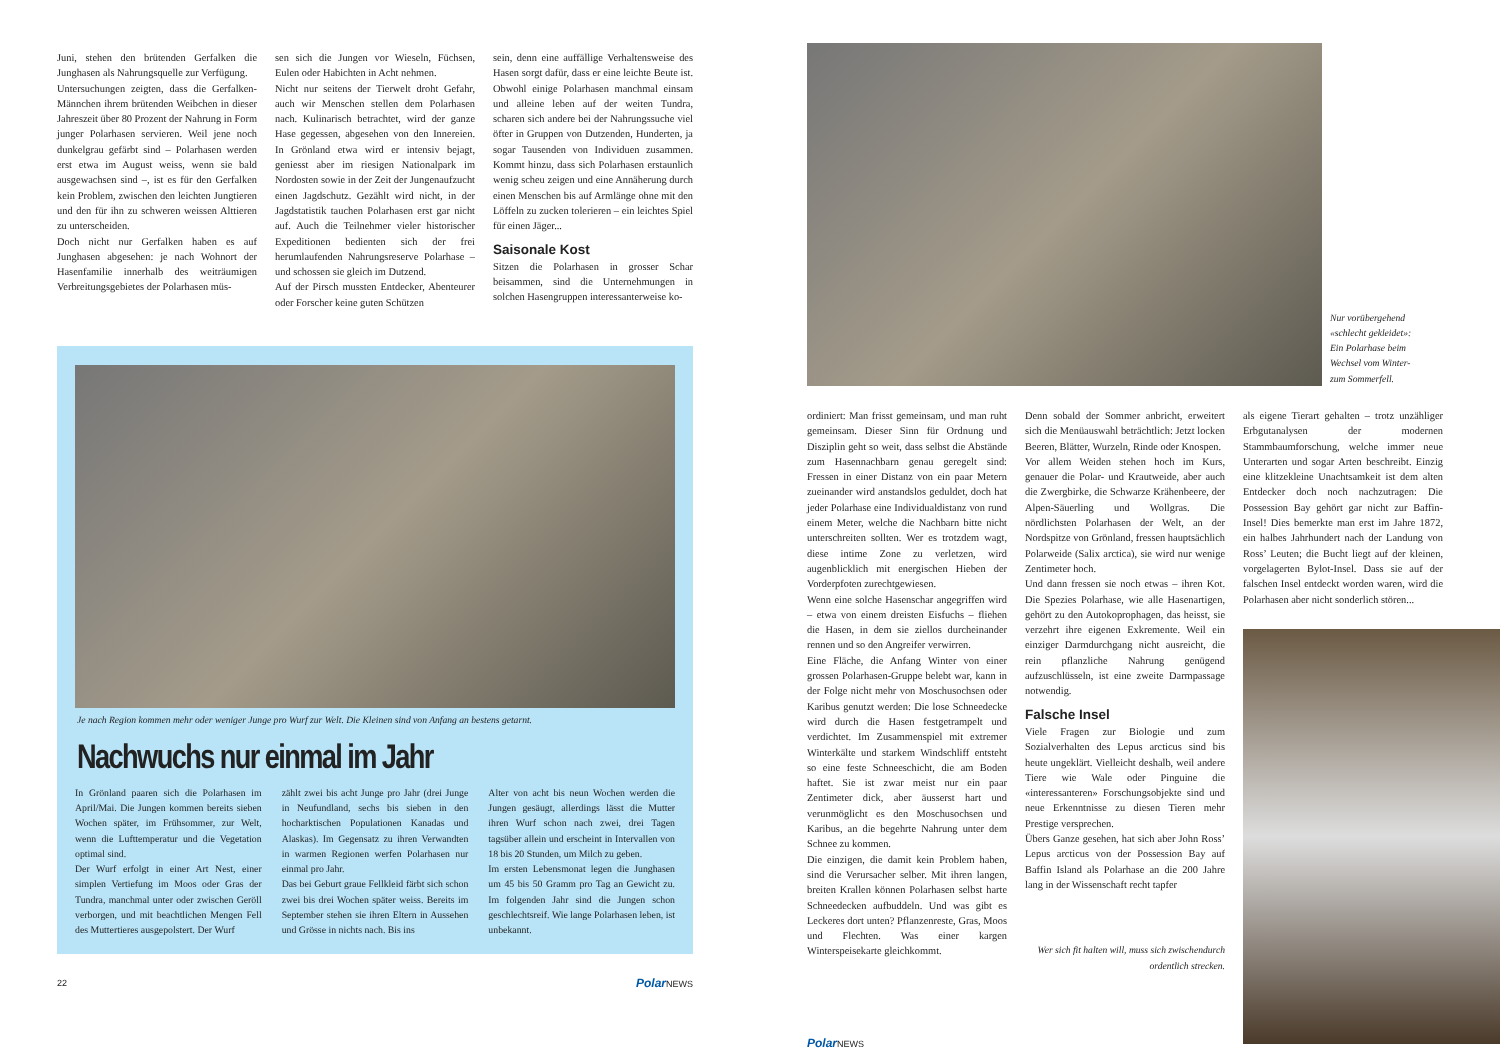Juni, stehen den brütenden Gerfalken die Junghasen als Nahrungsquelle zur Verfügung.
Untersuchungen zeigten, dass die Gerfalken-Männchen ihrem brütenden Weibchen in dieser Jahreszeit über 80 Prozent der Nahrung in Form junger Polarhasen servieren. Weil jene noch dunkelgrau gefärbt sind – Polarhasen werden erst etwa im August weiss, wenn sie bald ausgewachsen sind –, ist es für den Gerfalken kein Problem, zwischen den leichten Jungtieren und den für ihn zu schweren weissen Alttieren zu unterscheiden.
Doch nicht nur Gerfalken haben es auf Junghasen abgesehen: je nach Wohnort der Hasenfamilie innerhalb des weiträumigen Verbreitungsgebietes der Polarhasen müs-
sen sich die Jungen vor Wieseln, Füchsen, Eulen oder Habichten in Acht nehmen.
Nicht nur seitens der Tierwelt droht Gefahr, auch wir Menschen stellen dem Polarhasen nach. Kulinarisch betrachtet, wird der ganze Hase gegessen, abgesehen von den Innereien. In Grönland etwa wird er intensiv bejagt, geniesst aber im riesigen Nationalpark im Nordosten sowie in der Zeit der Jungenaufzucht einen Jagdschutz. Gezählt wird nicht, in der Jagdstatistik tauchen Polarhasen erst gar nicht auf. Auch die Teilnehmer vieler historischer Expeditionen bedienten sich der frei herumlaufenden Nahrungsreserve Polarhase – und schossen sie gleich im Dutzend.
Auf der Pirsch mussten Entdecker, Abenteurer oder Forscher keine guten Schützen
sein, denn eine auffällige Verhaltensweise des Hasen sorgt dafür, dass er eine leichte Beute ist. Obwohl einige Polarhasen manchmal einsam und alleine leben auf der weiten Tundra, scharen sich andere bei der Nahrungssuche viel öfter in Gruppen von Dutzenden, Hunderten, ja sogar Tausenden von Individuen zusammen. Kommt hinzu, dass sich Polarhasen erstaunlich wenig scheu zeigen und eine Annäherung durch einen Menschen bis auf Armlänge ohne mit den Löffeln zu zucken tolerieren – ein leichtes Spiel für einen Jäger...
Saisonale Kost
Sitzen die Polarhasen in grosser Schar beisammen, sind die Unternehmungen in solchen Hasengruppen interessanterweise ko-
Je nach Region kommen mehr oder weniger Junge pro Wurf zur Welt. Die Kleinen sind von Anfang an bestens getarnt.
Nachwuchs nur einmal im Jahr
In Grönland paaren sich die Polarhasen im April/Mai. Die Jungen kommen bereits sieben Wochen später, im Frühsommer, zur Welt, wenn die Lufttemperatur und die Vegetation optimal sind.
Der Wurf erfolgt in einer Art Nest, einer simplen Vertiefung im Moos oder Gras der Tundra, manchmal unter oder zwischen Geröll verborgen, und mit beachtlichen Mengen Fell des Muttertieres ausgepolstert. Der Wurf
zählt zwei bis acht Junge pro Jahr (drei Junge in Neufundland, sechs bis sieben in den hocharktischen Populationen Kanadas und Alaskas). Im Gegensatz zu ihren Verwandten in warmen Regionen werfen Polarhasen nur einmal pro Jahr.
Das bei Geburt graue Fellkleid färbt sich schon zwei bis drei Wochen später weiss. Bereits im September stehen sie ihren Eltern in Aussehen und Grösse in nichts nach. Bis ins
Alter von acht bis neun Wochen werden die Jungen gesäugt, allerdings lässt die Mutter ihren Wurf schon nach zwei, drei Tagen tagsüber allein und erscheint in Intervallen von 18 bis 20 Stunden, um Milch zu geben.
Im ersten Lebensmonat legen die Junghasen um 45 bis 50 Gramm pro Tag an Gewicht zu. Im folgenden Jahr sind die Jungen schon geschlechtsreif. Wie lange Polarhasen leben, ist unbekannt.
22 Polar NEWS
Nur vorübergehend «schlecht gekleidet»: Ein Polarhase beim Wechsel vom Winter- zum Sommerfell.
ordiniert: Man frisst gemeinsam, und man ruht gemeinsam. Dieser Sinn für Ordnung und Disziplin geht so weit, dass selbst die Abstände zum Hasennachbarn genau geregelt sind: Fressen in einer Distanz von ein paar Metern zueinander wird anstandslos geduldet, doch hat jeder Polarhase eine Individualdistanz von rund einem Meter, welche die Nachbarn bitte nicht unterschreiten sollten. Wer es trotzdem wagt, diese intime Zone zu verletzen, wird augenblicklich mit energischen Hieben der Vorderpfoten zurechtgewiesen.
Wenn eine solche Hasenschar angegriffen wird – etwa von einem dreisten Eisfuchs – fliehen die Hasen, in dem sie ziellos durcheinander rennen und so den Angreifer verwirren.
Eine Fläche, die Anfang Winter von einer grossen Polarhasen-Gruppe belebt war, kann in der Folge nicht mehr von Moschusochsen oder Karibus genutzt werden: Die lose Schneedecke wird durch die Hasen festgetrampelt und verdichtet. Im Zusammenspiel mit extremer Winterkälte und starkem Windschliff entsteht so eine feste Schneeschicht, die am Boden haftet. Sie ist zwar meist nur ein paar Zentimeter dick, aber äusserst hart und verunmöglicht es den Moschusochsen und Karibus, an die begehrte Nahrung unter dem Schnee zu kommen.
Die einzigen, die damit kein Problem haben, sind die Verursacher selber. Mit ihren langen, breiten Krallen können Polarhasen selbst harte Schneedecken aufbuddeln. Und was gibt es Leckeres dort unten? Pflanzenreste, Gras, Moos und Flechten. Was einer kargen Winterspeisekarte gleichkommt.
Denn sobald der Sommer anbricht, erweitert sich die Menüauswahl beträchtlich: Jetzt locken Beeren, Blätter, Wurzeln, Rinde oder Knospen.
Vor allem Weiden stehen hoch im Kurs, genauer die Polar- und Krautweide, aber auch die Zwergbirke, die Schwarze Krähenbeere, der Alpen-Säuerling und Wollgras. Die nördlichsten Polarhasen der Welt, an der Nordspitze von Grönland, fressen hauptsächlich Polarweide (Salix arctica), sie wird nur wenige Zentimeter hoch.
Und dann fressen sie noch etwas – ihren Kot. Die Spezies Polarhase, wie alle Hasenartigen, gehört zu den Autokoprophagen, das heisst, sie verzehrt ihre eigenen Exkremente. Weil ein einziger Darmdurchgang nicht ausreicht, die rein pflanzliche Nahrung genügend aufzuschlüsseln, ist eine zweite Darmpassage notwendig.
Falsche Insel
Viele Fragen zur Biologie und zum Sozialverhalten des Lepus arcticus sind bis heute ungeklärt. Vielleicht deshalb, weil andere Tiere wie Wale oder Pinguine die «interessanteren» Forschungsobjekte sind und neue Erkenntnisse zu diesen Tieren mehr Prestige versprechen.
Übers Ganze gesehen, hat sich aber John Ross’ Lepus arcticus von der Possession Bay auf Baffin Island als Polarhase an die 200 Jahre lang in der Wissenschaft recht tapfer
Wer sich fit halten will, muss sich zwischendurch ordentlich strecken.
als eigene Tierart gehalten – trotz unzähliger Erbgutanalysen der modernen Stammbaumforschung, welche immer neue Unterarten und sogar Arten beschreibt. Einzig eine klitzekleine Unachtsamkeit ist dem alten Entdecker doch noch nachzutragen: Die Possession Bay gehört gar nicht zur Baffin-Insel! Dies bemerkte man erst im Jahre 1872, ein halbes Jahrhundert nach der Landung von Ross’ Leuten; die Bucht liegt auf der kleinen, vorgelagerten Bylot-Insel. Dass sie auf der falschen Insel entdeckt worden waren, wird die Polarhasen aber nicht sonderlich stören...
Polar NEWS